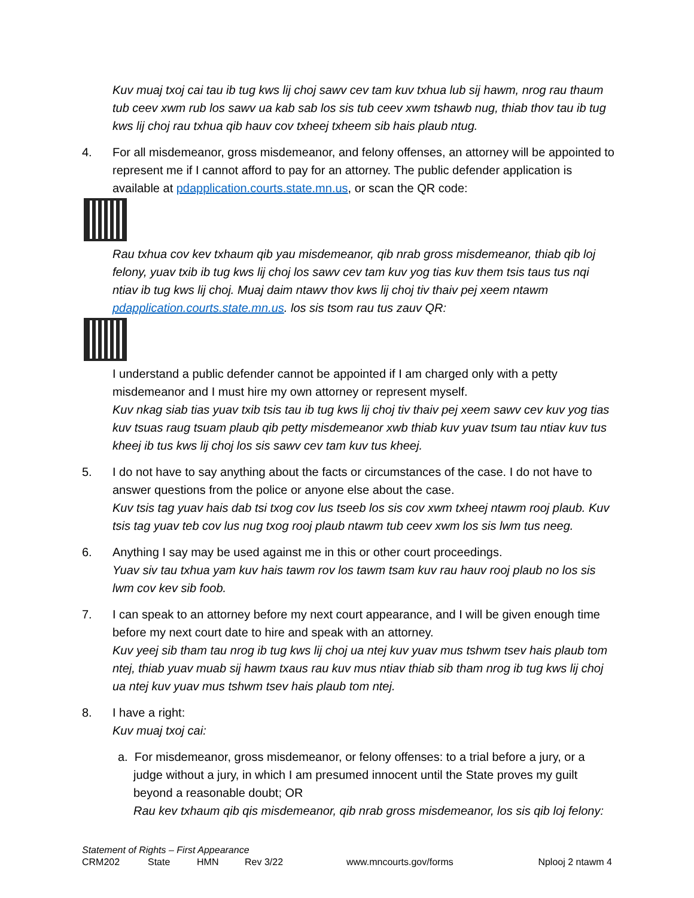Kuv muaj txoj cai tau ib tug kws lij choj sawv cev tam kuv txhua lub sij hawm, nrog rau thaum tub ceev xwm rub los sawv ua kab sab los sis tub ceev xwm tshawb nug, thiab thov tau ib tug kws lij choj rau txhua qib hauv cov txheej txheem sib hais plaub ntug.
4. For all misdemeanor, gross misdemeanor, and felony offenses, an attorney will be appointed to represent me if I cannot afford to pay for an attorney. The public defender application is available at pdapplication.courts.state.mn.us, or scan the QR code:
Rau txhua cov kev txhaum qib yau misdemeanor, qib nrab gross misdemeanor, thiab qib loj felony, yuav txib ib tug kws lij choj los sawv cev tam kuv yog tias kuv them tsis taus tus nqi ntiav ib tug kws lij choj. Muaj daim ntawv thov kws lij choj tiv thaiv pej xeem ntawm pdapplication.courts.state.mn.us. los sis tsom rau tus zauv QR:
I understand a public defender cannot be appointed if I am charged only with a petty misdemeanor and I must hire my own attorney or represent myself.
Kuv nkag siab tias yuav txib tsis tau ib tug kws lij choj tiv thaiv pej xeem sawv cev kuv yog tias kuv tsuas raug tsuam plaub qib petty misdemeanor xwb thiab kuv yuav tsum tau ntiav kuv tus kheej ib tus kws lij choj los sis sawv cev tam kuv tus kheej.
5. I do not have to say anything about the facts or circumstances of the case. I do not have to answer questions from the police or anyone else about the case.
Kuv tsis tag yuav hais dab tsi txog cov lus tseeb los sis cov xwm txheej ntawm rooj plaub. Kuv tsis tag yuav teb cov lus nug txog rooj plaub ntawm tub ceev xwm los sis lwm tus neeg.
6. Anything I say may be used against me in this or other court proceedings.
Yuav siv tau txhua yam kuv hais tawm rov los tawm tsam kuv rau hauv rooj plaub no los sis lwm cov kev sib foob.
7. I can speak to an attorney before my next court appearance, and I will be given enough time before my next court date to hire and speak with an attorney.
Kuv yeej sib tham tau nrog ib tug kws lij choj ua ntej kuv yuav mus tshwm tsev hais plaub tom ntej, thiab yuav muab sij hawm txaus rau kuv mus ntiav thiab sib tham nrog ib tug kws lij choj ua ntej kuv yuav mus tshwm tsev hais plaub tom ntej.
8. I have a right:
Kuv muaj txoj cai:
a. For misdemeanor, gross misdemeanor, or felony offenses: to a trial before a jury, or a judge without a jury, in which I am presumed innocent until the State proves my guilt beyond a reasonable doubt; OR
Rau kev txhaum qib qis misdemeanor, qib nrab gross misdemeanor, los sis qib loj felony:
Statement of Rights – First Appearance
CRM202 State HMN Rev 3/22 www.mncourts.gov/forms Nplooj 2 ntawm 4